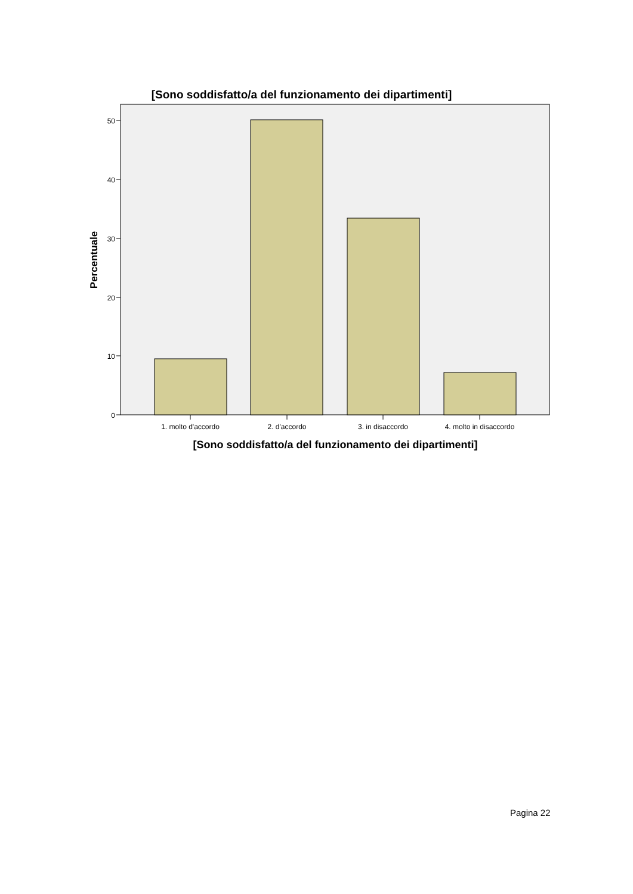[Sono soddisfatto/a del funzionamento dei dipartimenti]
0
10
20
30
40
50
1. molto d'accordo
2. d'accordo
3. in disaccordo
4. molto in disaccordo
[Sono soddisfatto/a del funzionamento dei dipartimenti]
Percentuale
Pagina 22